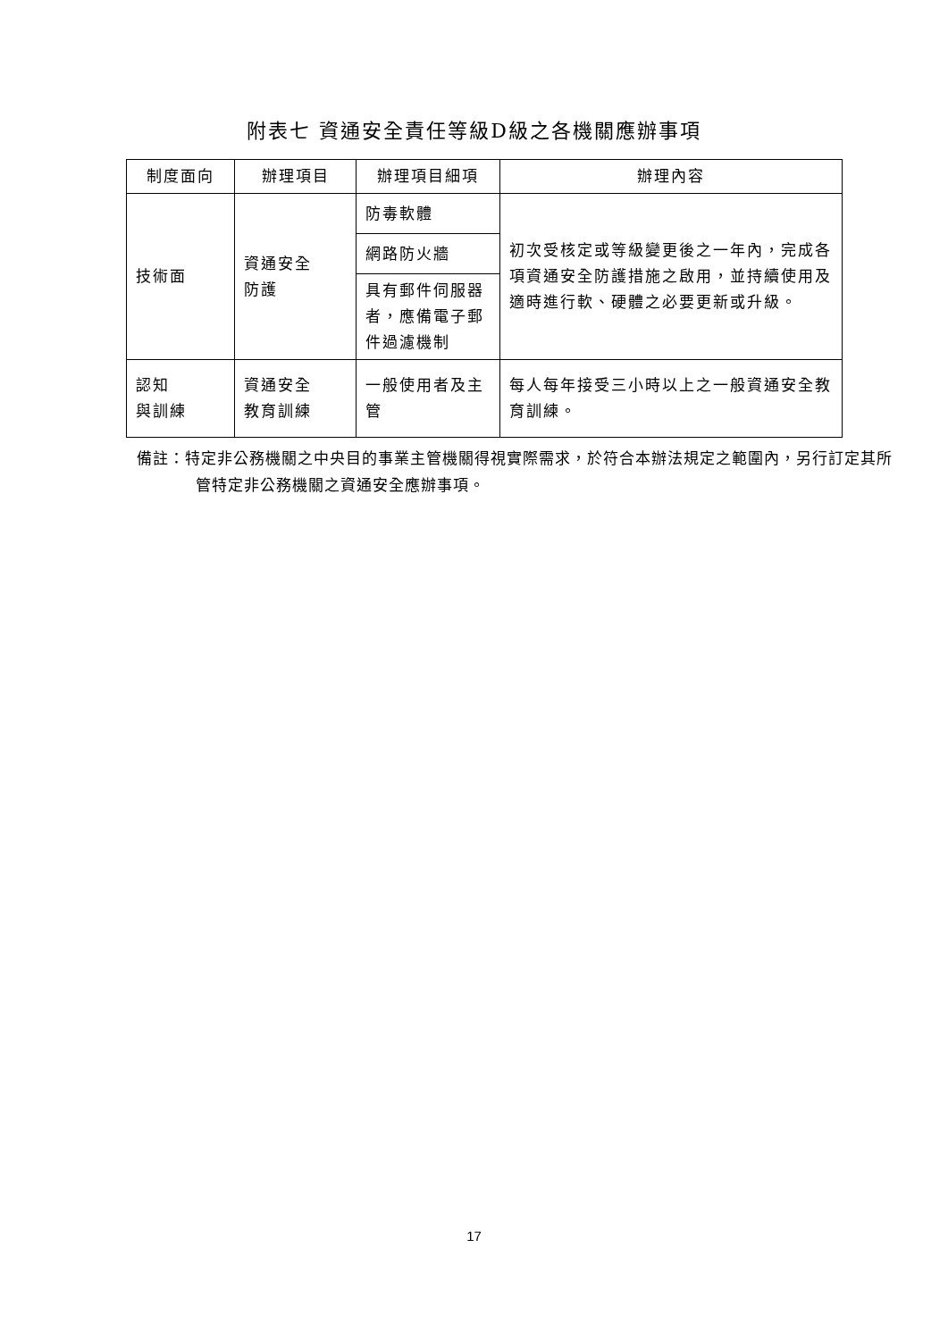附表七 資通安全責任等級D級之各機關應辦事項
| 制度面向 | 辦理項目 | 辦理項目細項 | 辦理內容 |
| --- | --- | --- | --- |
| 技術面 | 資通安全 防護 | 防毒軟體 | 初次受核定或等級變更後之一年內，完成各項資通安全防護措施之啟用，並持續使用及適時進行軟、硬體之必要更新或升級。 |
| | | 網路防火牆 | |
| | | 具有郵件伺服器者，應備電子郵件過濾機制 | |
| 認知 與訓練 | 資通安全 教育訓練 | 一般使用者及主管 | 每人每年接受三小時以上之一般資通安全教育訓練。 |
備註：特定非公務機關之中央目的事業主管機關得視實際需求，於符合本辦法規定之範圍內，另行訂定其所管特定非公務機關之資通安全應辦事項。
17